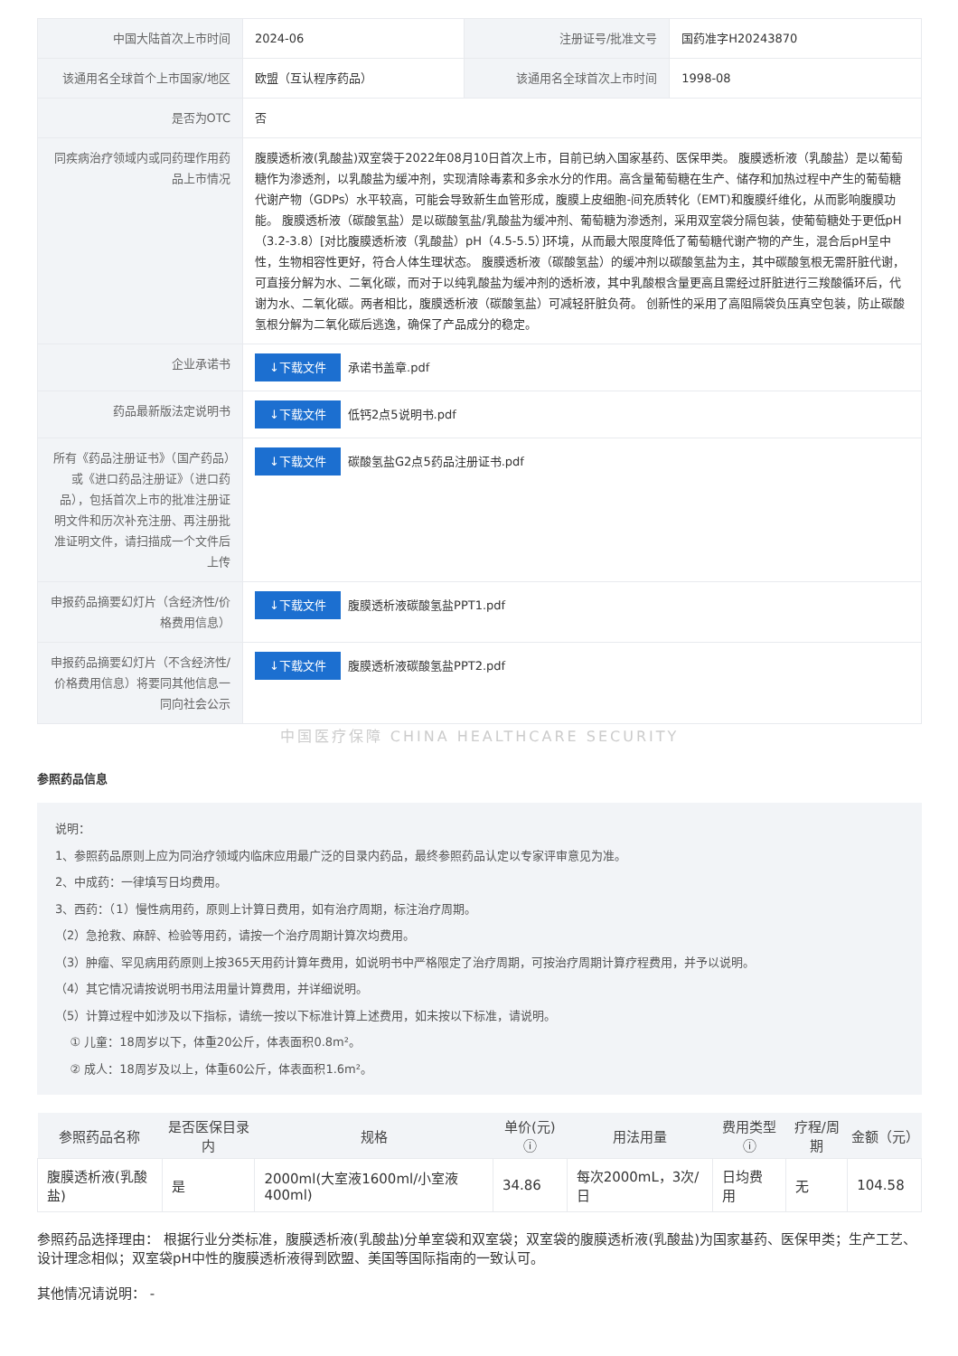| 中国大陆首次上市时间 | 2024-06 | 注册证号/批准文号 | 国药准字H20243870 |
| 该通用名全球首个上市国家/地区 | 欧盟（互认程序药品） | 该通用名全球首次上市时间 | 1998-08 |
| 是否为OTC | 否 | | |
| 同疾病治疗领域内或同药理作用药品上市情况 | 腹膜透析液(乳酸盐)双室袋于2022年08月10日首次上市，目前已纳入国家基药、医保甲类。 腹膜透析液（乳酸盐）是以葡萄糖作为渗透剂，以乳酸盐为缓冲剂，实现清除毒素和多余水分的作用。高含量葡萄糖在生产、储存和加热过程中产生的葡萄糖代谢产物（GDPs）水平较高，可能会导致新生血管形成，腹膜上皮细胞-间充质转化（EMT)和腹膜纤维化，从而影响腹膜功能。 腹膜透析液（碳酸氢盐）是以碳酸氢盐/乳酸盐为缓冲剂、葡萄糖为渗透剂，采用双室袋分隔包装，使葡萄糖处于更低pH（3.2-3.8）[对比腹膜透析液（乳酸盐）pH（4.5-5.5）]环境，从而最大限度降低了葡萄糖代谢产物的产生，混合后pH呈中性，生物相容性更好，符合人体生理状态。 腹膜透析液（碳酸氢盐）的缓冲剂以碳酸氢盐为主，其中碳酸氢根无需肝脏代谢，可直接分解为水、二氧化碳，而对于以纯乳酸盐为缓冲剂的透析液，其中乳酸根含量更高且需经过肝脏进行三羧酸循环后，代谢为水、二氧化碳。两者相比，腹膜透析液（碳酸氢盐）可减轻肝脏负荷。 创新性的采用了高阻隔袋负压真空包装，防止碳酸氢根分解为二氧化碳后逃逸，确保了产品成分的稳定。 | | |
| 企业承诺书 | ↓下载文件 承诺书盖章.pdf | | |
| 药品最新版法定说明书 | ↓下载文件 低钙2点5说明书.pdf | | |
| 所有《药品注册证书》（国产药品）或《进口药品注册证》（进口药品），包括首次上市的批准注册证明文件和历次补充注册、再注册批准证明文件，请扫描成一个文件后上传 | ↓下载文件 碳酸氢盐G2点5药品注册证书.pdf | | |
| 申报药品摘要幻灯片（含经济性/价格费用信息） | ↓下载文件 腹膜透析液碳酸氢盐PPT1.pdf | | |
| 申报药品摘要幻灯片（不含经济性/价格费用信息）将要同其他信息一同向社会公示 | ↓下载文件 腹膜透析液碳酸氢盐PPT2.pdf | | |
中国医疗保障 CHINA HEALTHCARE SECURITY
参照药品信息
说明：
1、参照药品原则上应为同治疗领域内临床应用最广泛的目录内药品，最终参照药品认定以专家评审意见为准。
2、中成药：一律填写日均费用。
3、西药：（1）慢性病用药，原则上计算日费用，如有治疗周期，标注治疗周期。
（2）急抢救、麻醉、检验等用药，请按一个治疗周期计算次均费用。
（3）肿瘤、罕见病用药原则上按365天用药计算年费用，如说明书中严格限定了治疗周期，可按治疗周期计算疗程费用，并予以说明。
（4）其它情况请按说明书用法用量计算费用，并详细说明。
（5）计算过程中如涉及以下指标，请统一按以下标准计算上述费用，如未按以下标准，请说明。
① 儿童：18周岁以下，体重20公斤，体表面积0.8m²。
② 成人：18周岁及以上，体重60公斤，体表面积1.6m²。
| 参照药品名称 | 是否医保目录内 | 规格 | 单价(元) ⓘ | 用法用量 | 费用类型 ⓘ | 疗程/周期 | 金额（元） |
| --- | --- | --- | --- | --- | --- | --- | --- |
| 腹膜透析液(乳酸盐) | 是 | 2000ml(大室液1600ml/小室液400ml) | 34.86 | 每次2000mL，3次/日 | 日均费用 | 无 | 104.58 |
参照药品选择理由： 根据行业分类标准，腹膜透析液(乳酸盐)分单室袋和双室袋；双室袋的腹膜透析液(乳酸盐)为国家基药、医保甲类；生产工艺、设计理念相似；双室袋pH中性的腹膜透析液得到欧盟、美国等国际指南的一致认可。
其他情况请说明： -